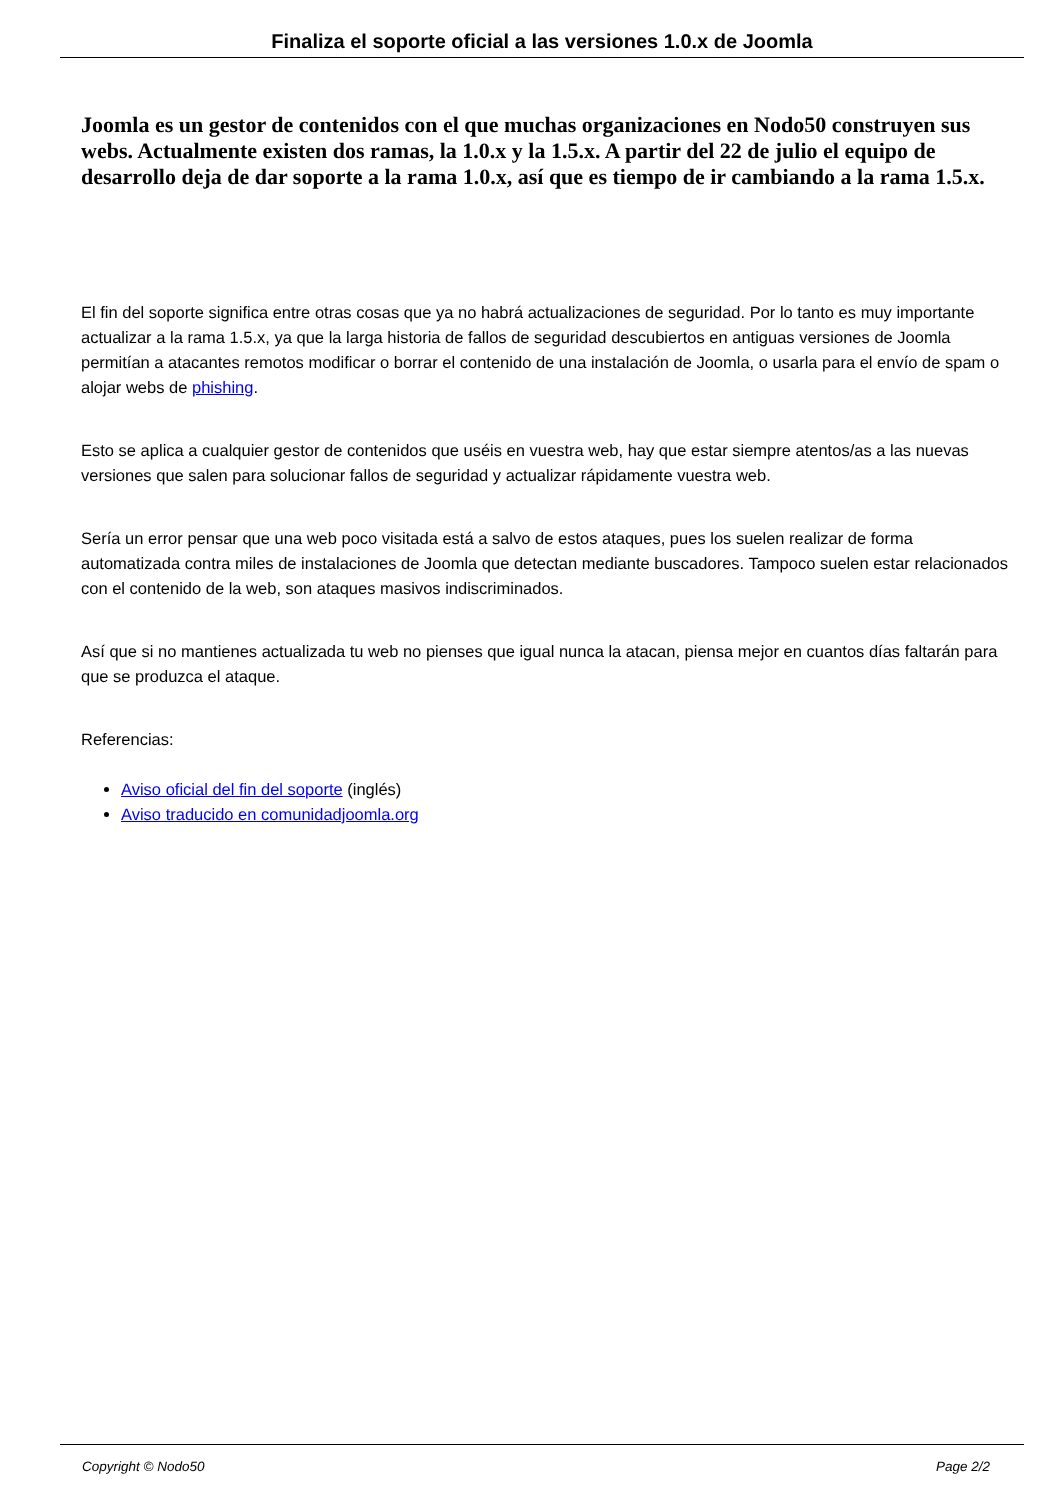Finaliza el soporte oficial a las versiones 1.0.x de Joomla
Joomla es un gestor de contenidos con el que muchas organizaciones en Nodo50 construyen sus webs. Actualmente existen dos ramas, la 1.0.x y la 1.5.x. A partir del 22 de julio el equipo de desarrollo deja de dar soporte a la rama 1.0.x, así que es tiempo de ir cambiando a la rama 1.5.x.
El fin del soporte significa entre otras cosas que ya no habrá actualizaciones de seguridad. Por lo tanto es muy importante actualizar a la rama 1.5.x, ya que la larga historia de fallos de seguridad descubiertos en antiguas versiones de Joomla permitían a atacantes remotos modificar o borrar el contenido de una instalación de Joomla, o usarla para el envío de spam o alojar webs de phishing.
Esto se aplica a cualquier gestor de contenidos que uséis en vuestra web, hay que estar siempre atentos/as a las nuevas versiones que salen para solucionar fallos de seguridad y actualizar rápidamente vuestra web.
Sería un error pensar que una web poco visitada está a salvo de estos ataques, pues los suelen realizar de forma automatizada contra miles de instalaciones de Joomla que detectan mediante buscadores. Tampoco suelen estar relacionados con el contenido de la web, son ataques masivos indiscriminados.
Así que si no mantienes actualizada tu web no pienses que igual nunca la atacan, piensa mejor en cuantos días faltarán para que se produzca el ataque.
Referencias:
Aviso oficial del fin del soporte (inglés)
Aviso traducido en comunidadjoomla.org
Copyright © Nodo50 Page 2/2